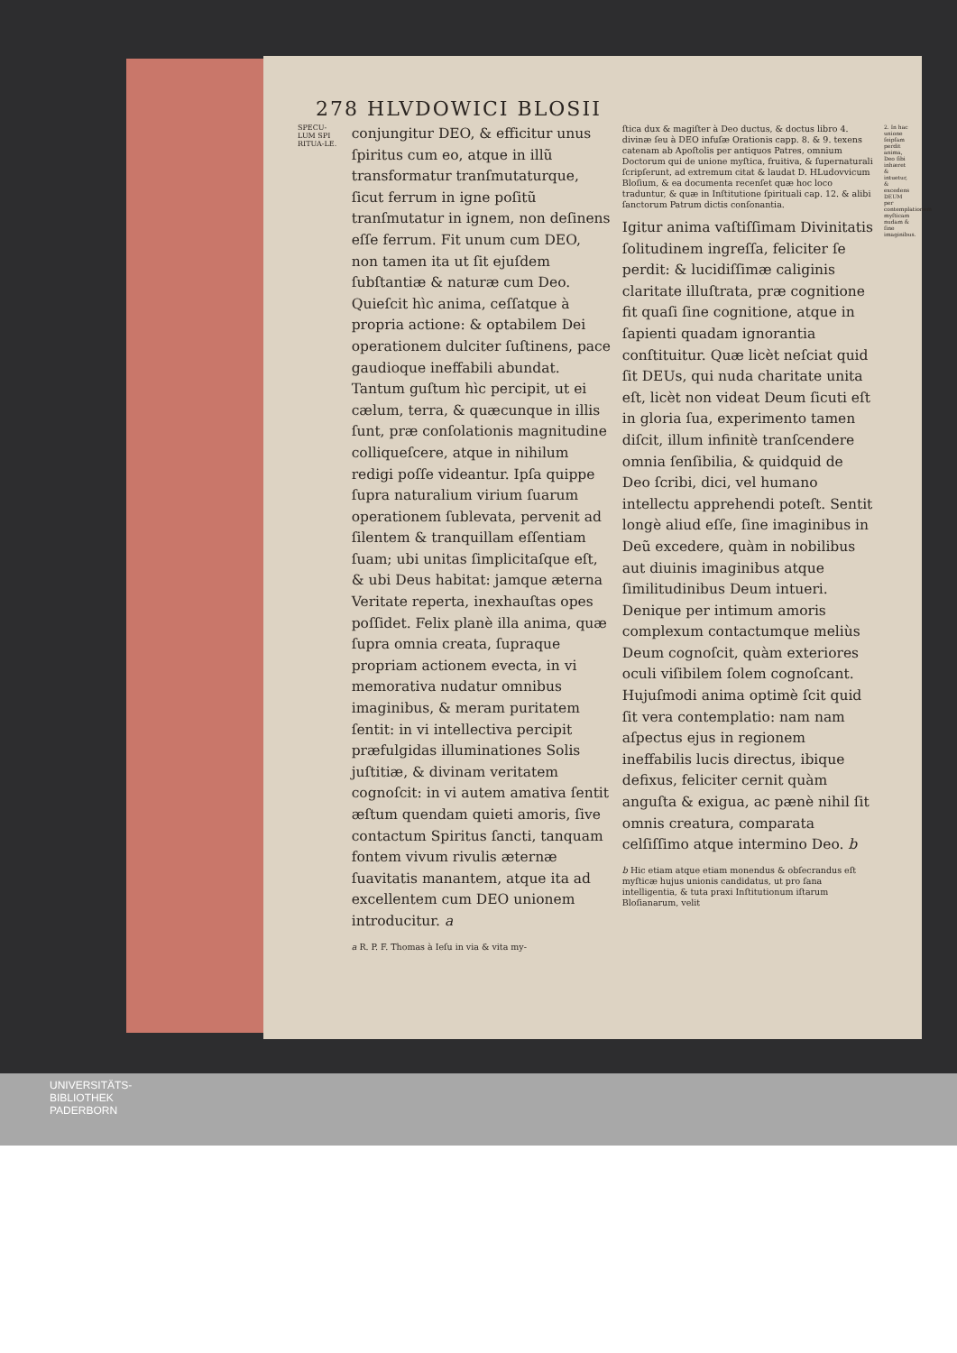278 HLVDOWICI BLOSII
SPECU-LUM SPI RITUA-LE.
conjungitur DEO, & efficitur unus ſpiritus cum eo, atque in illũ transformatur tranſmutaturque, ſicut ferrum in igne poſitũ tranſmutatur in ignem, non deſinens eſſe ferrum. Fit unum cum DEO, non tamen ita ut ſit ejuſdem ſubſtantiæ & naturæ cum Deo. Quieſcit hìc anima, ceſſatque à propria actione: & optabilem Dei operationem dulciter ſuſtinens, pace gaudioque ineffabili abundat. Tantum guſtum hìc percipit, ut ei cælum, terra, & quæcunque in illis ſunt, præ conſolationis magnitudine colliqueſcere, atque in nihilum redigi poſſe videantur. Ipſa quippe ſupra naturalium virium ſuarum operationem ſublevata, pervenit ad ſilentem & tranquillam eſſentiam ſuam; ubi unitas ſimplicitaſque eſt, & ubi Deus habitat: jamque æterna Veritate reperta, inexhauſtas opes poſſidet. Felix planè illa anima, quæ ſupra omnia creata, ſupraque propriam actionem evecta, in vi memorativa nudatur omnibus imaginibus, & meram puritatem ſentit: in vi intellectiva percipit præfulgidas illuminationes Solis juſtitiæ, & divinam veritatem cognoſcit: in vi autem amativa ſentit æſtum quendam quieti amoris, ſive contactum Spiritus ſancti, tanquam fontem vivum rivulis æternæ ſuavitatis manantem, atque ita ad excellentem cum DEO unionem introducitur. a
a R. P. F. Thomas à Ieſu in via & vita my-
ſtica dux & magiſter à Deo ductus, & doctus libro 4. divinæ ſeu à DEO infuſæ Orationis capp. 8. & 9. texens catenam ab Apoſtolis per antiquos Patres, omnium Doctorum qui de unione myſtica, fruitiva, & ſupernaturali ſcripſerunt, ad extremum citat & laudat D. HLudovvicum Bloſium, & ea documenta recenſet quæ hoc loco traduntur, & quæ in Inſtitutione ſpirituali cap. 12. & alibi ſanctorum Patrum dictis conſonantia.
Igitur anima vaſtiſſimam Divinitatis ſolitudinem ingreſſa, feliciter ſe perdit: & lucidiſſimæ caliginis claritate illuſtrata, præ cognitione fit quaſi ſine cognitione, atque in ſapienti quadam ignorantia conſtituitur. Quæ licèt neſciat quid ſit DEUs, qui nuda charitate unita eſt, licèt non videat Deum ſicuti eſt in gloria ſua, experimento tamen diſcit, illum infinitè tranſcendere omnia ſenſibilia, & quidquid de Deo ſcribi, dici, vel humano intellectu apprehendi poteſt. Sentit longè aliud eſſe, ſine imaginibus in Deũ excedere, quàm in nobilibus aut diuinis imaginibus atque ſimilitudinibus Deum intueri. Denique per intimum amoris complexum contactumque meliùs Deum cognoſcit, quàm exteriores oculi viſibilem ſolem cognoſcant. Hujuſmodi anima optimè ſcit quid ſit vera contemplatio: nam nam aſpectus ejus in regionem ineffabilis lucis directus, ibique defixus, feliciter cernit quàm anguſta & exigua, ac pænè nihil ſit omnis creatura, comparata celſiſſimo atque intermino Deo. b
b Hic etiam atque etiam monendus & obſecrandus eſt myſticæ hujus unionis candidatus, ut pro ſana intelligentia, & tuta praxi Inſtitutionum iſtarum Bloſianarum, velit
2. In hac unione ſeipſam perdit anima, Deo ſibi inhæret & intuetur, & excedens DEUM per contemplationem myſticam nudam & ſine imaginibus.
UNIVERSITÄTS-
BIBLIOTHEK
PADERBORN